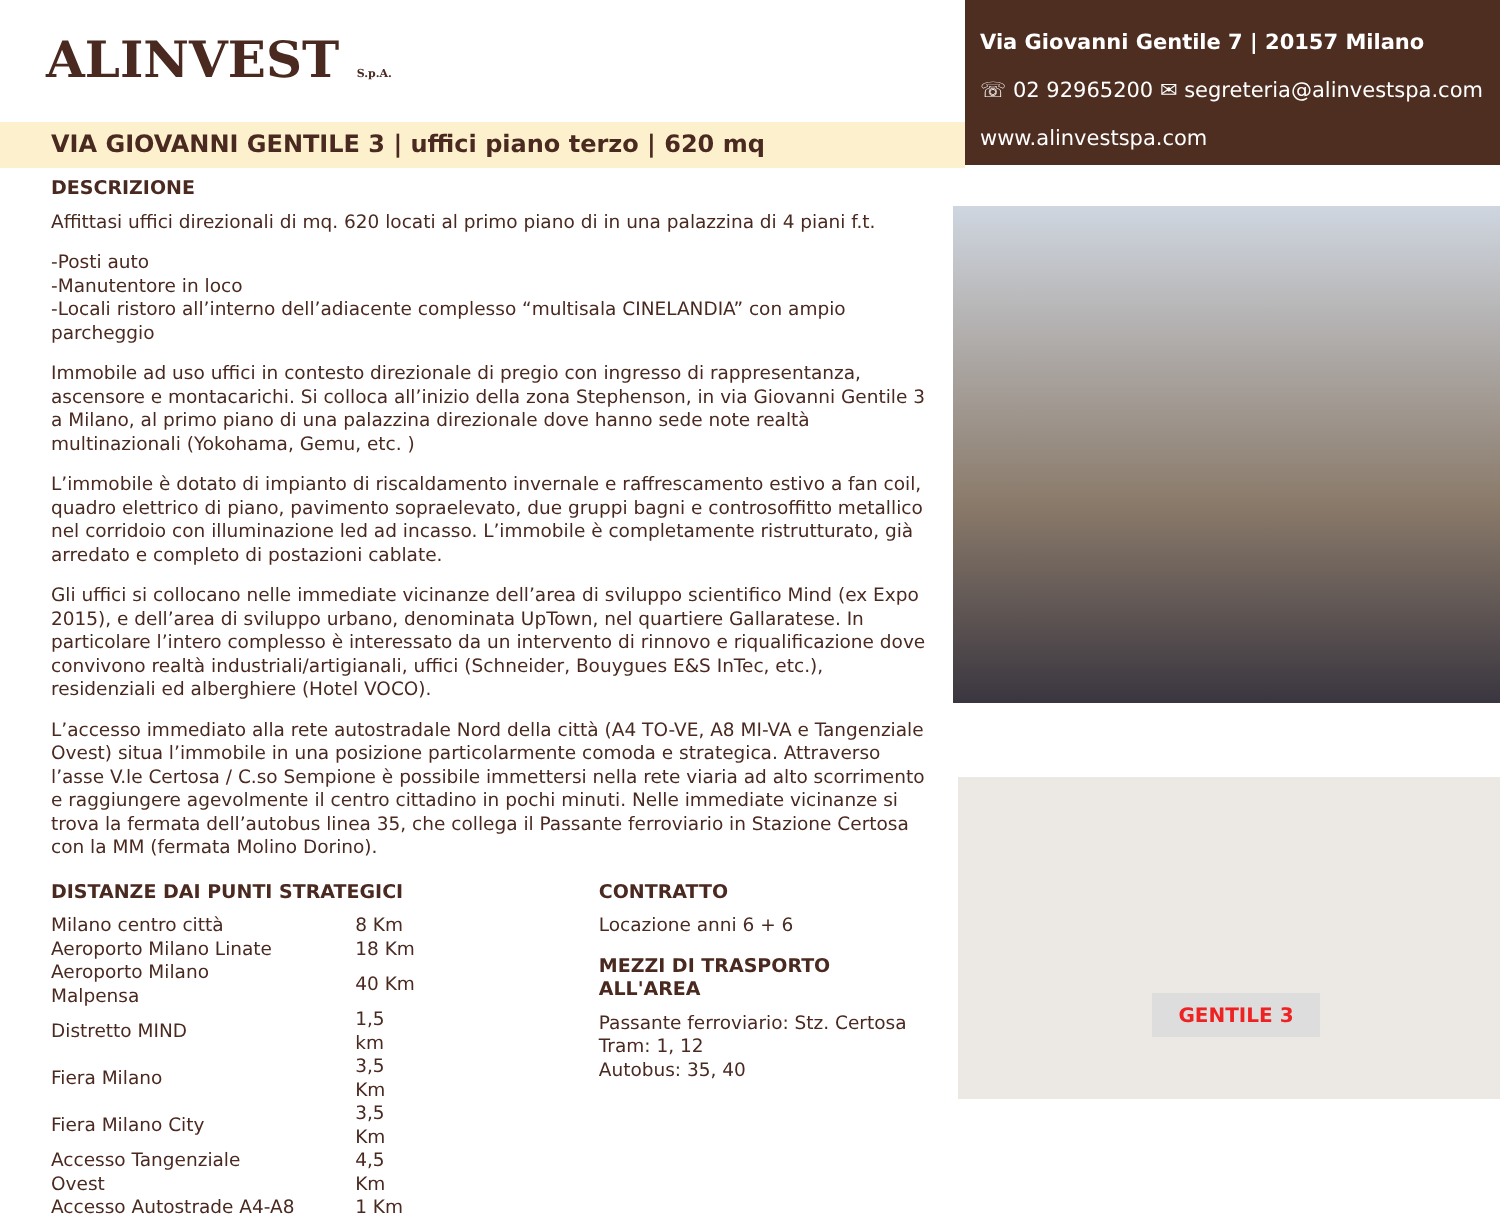ALINVEST S.p.A.
Via Giovanni Gentile 7 | 20157 Milano
☏ 02 92965200 ✉ segreteria@alinvestspa.com
www.alinvestspa.com
VIA GIOVANNI GENTILE 3 | uffici piano terzo | 620 mq
DESCRIZIONE
Affittasi uffici direzionali di mq. 620 locati al primo piano di in una palazzina di 4 piani f.t.
-Posti auto
-Manutentore in loco
-Locali ristoro all’interno dell’adiacente complesso “multisala CINELANDIA” con ampio parcheggio
Immobile ad uso uffici in contesto direzionale di pregio con ingresso di rappresentanza, ascensore e montacarichi. Si colloca all’inizio della zona Stephenson, in via Giovanni Gentile 3 a Milano, al primo piano di una palazzina direzionale dove hanno sede note realtà multinazionali (Yokohama, Gemu, etc. )
L’immobile è dotato di impianto di riscaldamento invernale e raffrescamento estivo a fan coil, quadro elettrico di piano, pavimento sopraelevato, due gruppi bagni e controsoffitto metallico nel corridoio con illuminazione led ad incasso. L’immobile è completamente ristrutturato, già arredato e completo di postazioni cablate.
Gli uffici si collocano nelle immediate vicinanze dell’area di sviluppo scientifico Mind (ex Expo 2015), e dell’area di sviluppo urbano, denominata UpTown, nel quartiere Gallaratese. In particolare l’intero complesso è interessato da un intervento di rinnovo e riqualificazione dove convivono realtà industriali/artigianali, uffici (Schneider, Bouygues E&S InTec, etc.), residenziali ed alberghiere (Hotel VOCO).
L’accesso immediato alla rete autostradale Nord della città (A4 TO-VE, A8 MI-VA e Tangenziale Ovest) situa l’immobile in una posizione particolarmente comoda e strategica. Attraverso l’asse V.le Certosa / C.so Sempione è possibile immettersi nella rete viaria ad alto scorrimento e raggiungere agevolmente il centro cittadino in pochi minuti. Nelle immediate vicinanze si trova la fermata dell’autobus linea 35, che collega il Passante ferroviario in Stazione Certosa con la MM (fermata Molino Dorino).
DISTANZE DAI PUNTI STRATEGICI
| Milano centro città | 8 Km |
| Aeroporto Milano Linate | 18 Km |
| Aeroporto Milano Malpensa | 40 Km |
| Distretto MIND | 1,5 km |
| Fiera Milano | 3,5 Km |
| Fiera Milano City | 3,5 Km |
| Accesso Tangenziale Ovest | 4,5 Km |
| Accesso Autostrade A4-A8 | 1 Km |
CONTRATTO
Locazione anni 6 + 6
MEZZI DI TRASPORTO ALL'AREA
Passante ferroviario: Stz. Certosa
Tram: 1, 12
Autobus: 35, 40
GENTILE 3